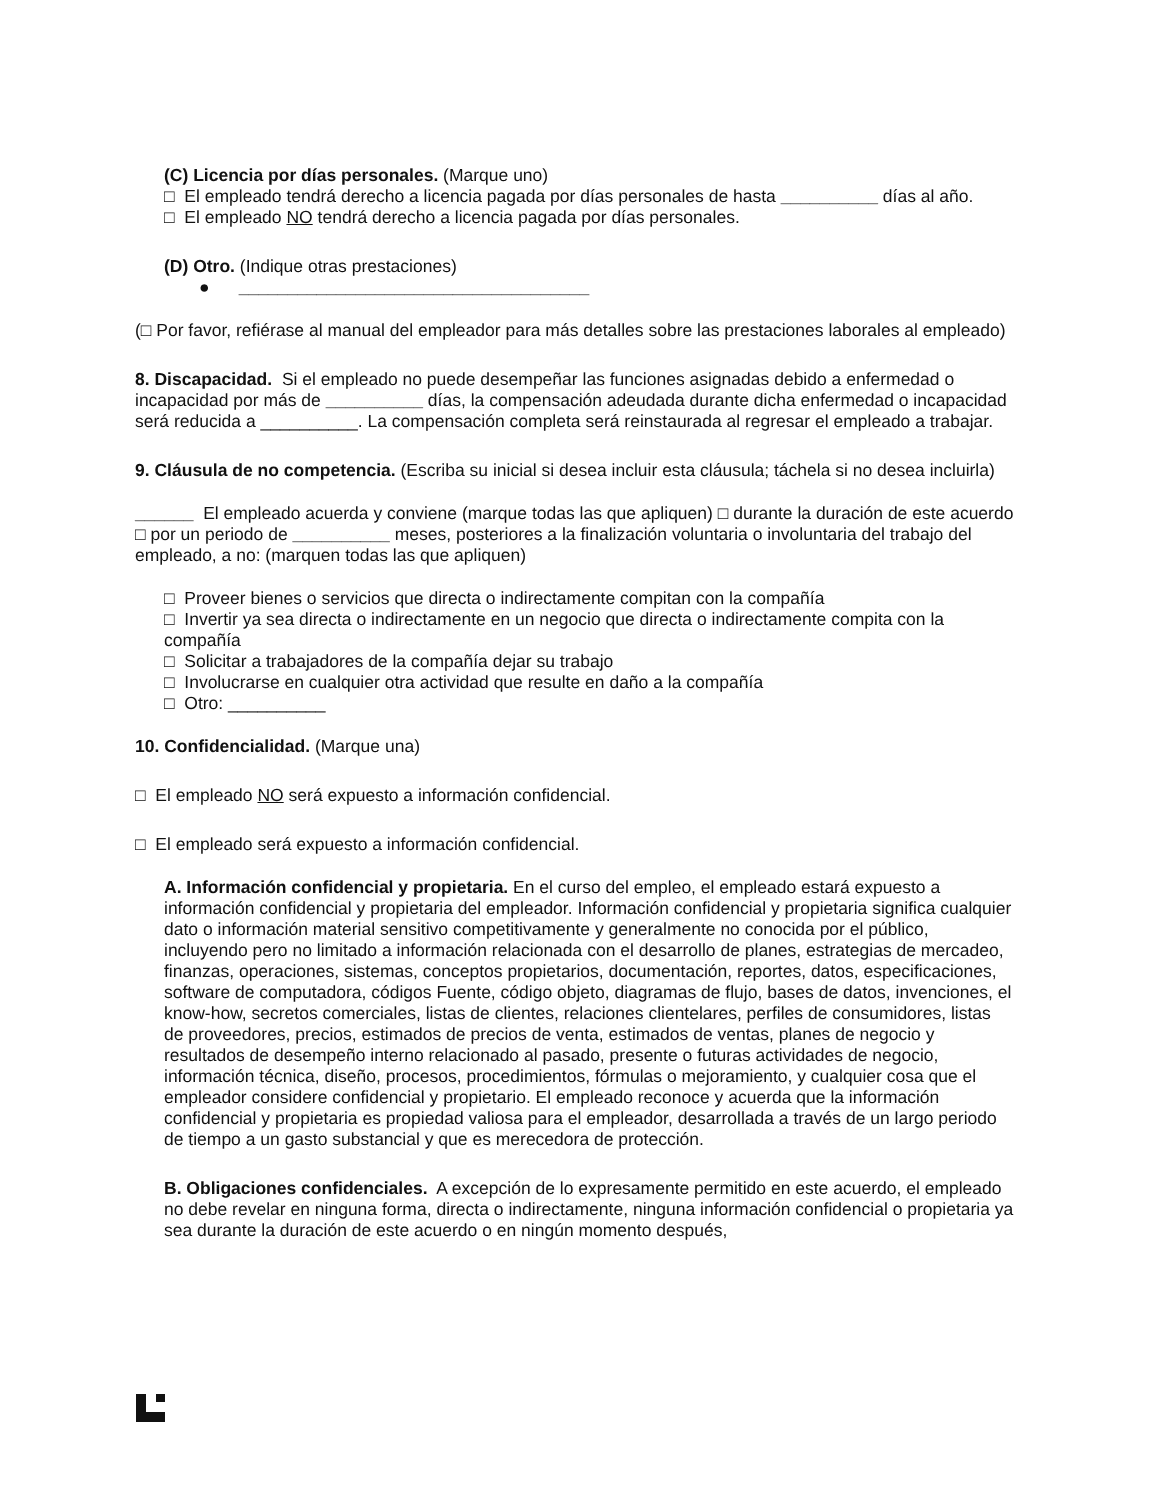(C) Licencia por días personales. (Marque uno)
□ El empleado tendrá derecho a licencia pagada por días personales de hasta __________ días al año.
□ El empleado NO tendrá derecho a licencia pagada por días personales.
(D) Otro. (Indique otras prestaciones)
● ____________________________________
(□ Por favor, refiérase al manual del empleador para más detalles sobre las prestaciones laborales al empleado)
8. Discapacidad. Si el empleado no puede desempeñar las funciones asignadas debido a enfermedad o incapacidad por más de __________ días, la compensación adeudada durante dicha enfermedad o incapacidad será reducida a __________. La compensación completa será reinstaurada al regresar el empleado a trabajar.
9. Cláusula de no competencia. (Escriba su inicial si desea incluir esta cláusula; táchela si no desea incluirla)
______ El empleado acuerda y conviene (marque todas las que apliquen) □ durante la duración de este acuerdo □ por un periodo de __________ meses, posteriores a la finalización voluntaria o involuntaria del trabajo del empleado, a no: (marquen todas las que apliquen)
□ Proveer bienes o servicios que directa o indirectamente compitan con la compañía
□ Invertir ya sea directa o indirectamente en un negocio que directa o indirectamente compita con la compañía
□ Solicitar a trabajadores de la compañía dejar su trabajo
□ Involucrarse en cualquier otra actividad que resulte en daño a la compañía
□ Otro: __________
10. Confidencialidad. (Marque una)
□ El empleado NO será expuesto a información confidencial.
□ El empleado será expuesto a información confidencial.
A. Información confidencial y propietaria. En el curso del empleo, el empleado estará expuesto a información confidencial y propietaria del empleador. Información confidencial y propietaria significa cualquier dato o información material sensitivo competitivamente y generalmente no conocida por el público, incluyendo pero no limitado a información relacionada con el desarrollo de planes, estrategias de mercadeo, finanzas, operaciones, sistemas, conceptos propietarios, documentación, reportes, datos, especificaciones, software de computadora, códigos Fuente, código objeto, diagramas de flujo, bases de datos, invenciones, el know-how, secretos comerciales, listas de clientes, relaciones clientelares, perfiles de consumidores, listas de proveedores, precios, estimados de precios de venta, estimados de ventas, planes de negocio y resultados de desempeño interno relacionado al pasado, presente o futuras actividades de negocio, información técnica, diseño, procesos, procedimientos, fórmulas o mejoramiento, y cualquier cosa que el empleador considere confidencial y propietario. El empleado reconoce y acuerda que la información confidencial y propietaria es propiedad valiosa para el empleador, desarrollada a través de un largo periodo de tiempo a un gasto substancial y que es merecedora de protección.
B. Obligaciones confidenciales. A excepción de lo expresamente permitido en este acuerdo, el empleado no debe revelar en ninguna forma, directa o indirectamente, ninguna información confidencial o propietaria ya sea durante la duración de este acuerdo o en ningún momento después,